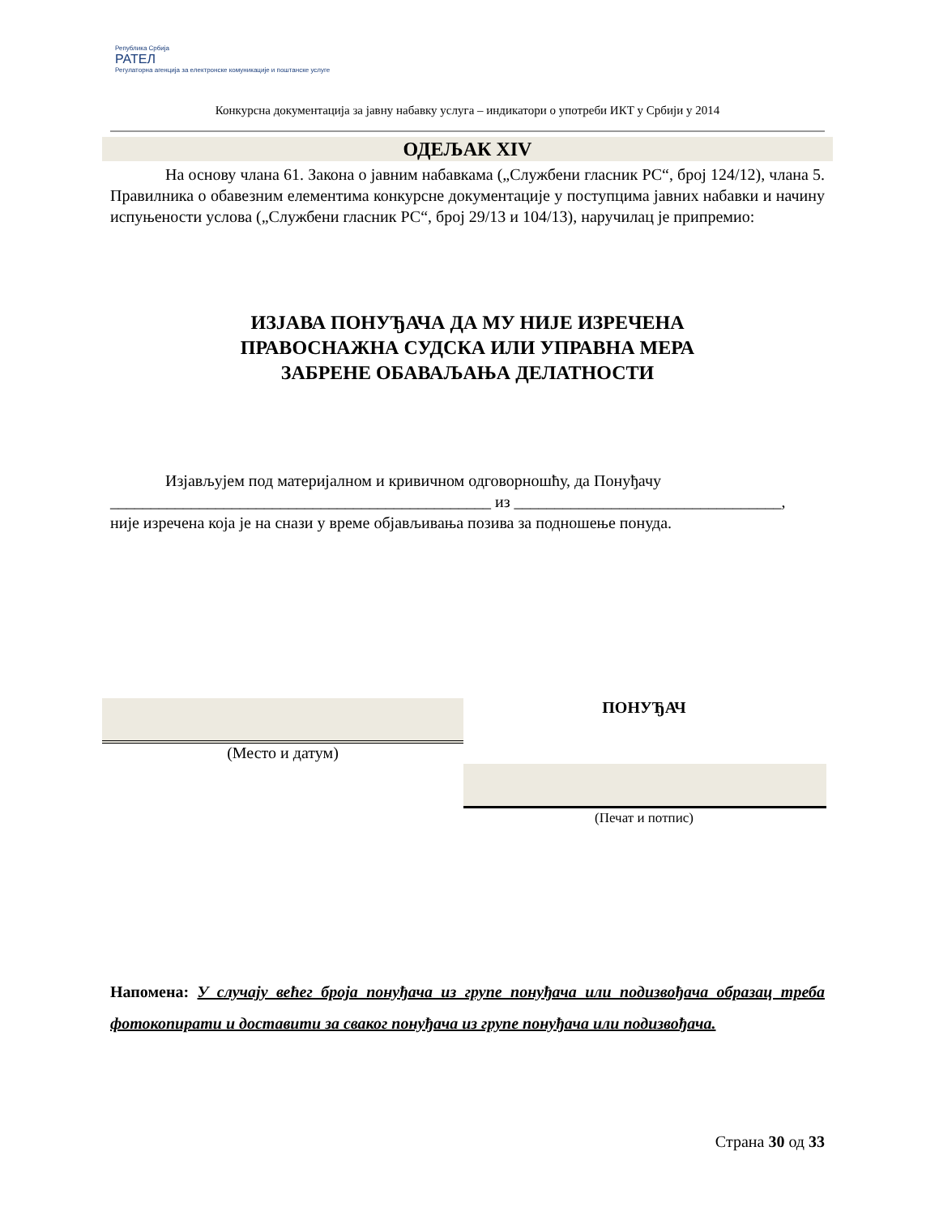Република Србија
РАТЕЛ
Регулаторна агенција за електронске комуникације и поштанске услуге
Конкурсна документација за јавну набавку услуга – индикатори о употреби ИКТ у Србији у 2014
ОДЕЉАК XIV
На основу члана 61. Закона о јавним набавкама („Службени гласник РС“, број 124/12), члана 5. Правилника о обавезним елементима конкурсне документације у поступцима јавних набавки и начину испуњености услова („Службени гласник РС“, број 29/13 и 104/13), наручилац је припремио:
ИЗЈАВА ПОНУЂАЧА ДА МУ НИЈЕ ИЗРЕЧЕНА
ПРАВОСНАЖНА СУДСКА ИЛИ УПРАВНА МЕРА
ЗАБРЕНЕ ОБАВАЉАЊА ДЕЛАТНОСТИ
Изјављујем под материјалном и кривичном одговорношћу, да Понуђачу
_______________________________________________ из _________________________________,
није изречена која је на снази у време објављивања позива за подношење понуда.
(Место и датум)
ПОНУЂАЧ
(Печат и потпис)
Напомена: У случају већег броја понуђача из групе понуђача или подизвођача образац треба фотокопирати и доставити за сваког понуђача из групе понуђача или подизвођача.
Страна 30 од 33